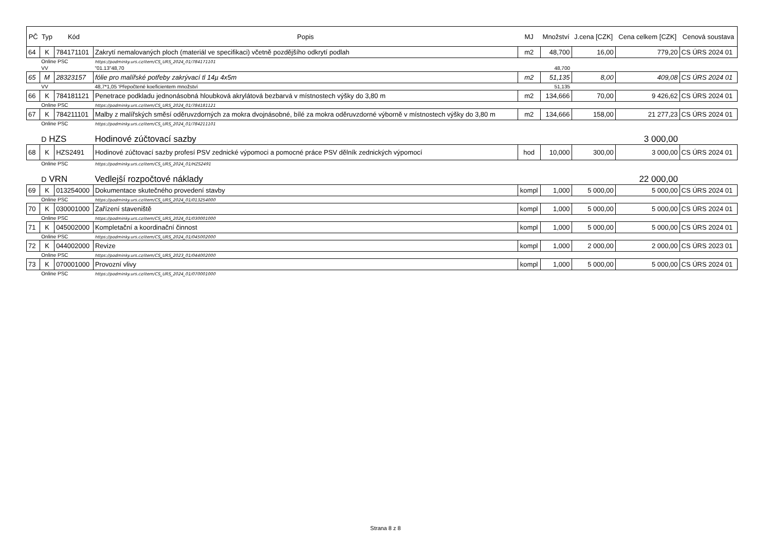| PČ | Typ | Kód | Popis | MJ | Množství | J.cena [CZK] | Cena celkem [CZK] | Cenová soustava |
| --- | --- | --- | --- | --- | --- | --- | --- | --- |
| 64 | K | 784171101 | Zakrytí nemalovaných ploch (materiál ve specifikaci) včetně pozdějšího odkrytí podlah | m2 | 48,700 | 16,00 | 779,20 | CS ÚRS 2024 01 |
| | Online PSC | | https://podminky.urs.cz/item/CS_URS_2024_01/784171101 | | | | | |
| | VV | | "01.13"48,70 | | 48,700 | | | |
| 65 | M | 28323157 | fólie pro malířské potřeby zakrývací tl 14µ 4x5m | m2 | 51,135 | 8,00 | 409,08 | CS ÚRS 2024 01 |
| | VV | | 48,7*1,05 'Přepočtené koeficientem množství | | 51,135 | | | |
| 66 | K | 784181121 | Penetrace podkladu jednonásobná hloubková akrylátová bezbarvá v místnostech výšky do 3,80 m | m2 | 134,666 | 70,00 | 9 426,62 | CS ÚRS 2024 01 |
| | Online PSC | | https://podminky.urs.cz/item/CS_URS_2024_01/784181121 | | | | | |
| 67 | K | 784211101 | Malby z malířských směsí oděruvzdorných za mokra dvojnásobné, bílé za mokra oděruvzdorné výborně v místnostech výšky do 3,80 m | m2 | 134,666 | 158,00 | 21 277,23 | CS ÚRS 2024 01 |
| | Online PSC | | https://podminky.urs.cz/item/CS_URS_2024_01/784211101 | | | | | |
| | D HZS | | Hodinové zúčtovací sazby | | | | 3 000,00 | |
| 68 | K | HZS2491 | Hodinové zúčtovací sazby profesí PSV zednické výpomoci a pomocné práce PSV dělník zednických výpomocí | hod | 10,000 | 300,00 | 3 000,00 | CS ÚRS 2024 01 |
| | Online PSC | | https://podminky.urs.cz/item/CS_URS_2024_01/HZS2491 | | | | | |
| | D VRN | | Vedlejší rozpočtové náklady | | | | 22 000,00 | |
| 69 | K | 013254000 | Dokumentace skutečného provedení stavby | kompl | 1,000 | 5 000,00 | 5 000,00 | CS ÚRS 2024 01 |
| | Online PSC | | https://podminky.urs.cz/item/CS_URS_2024_01/013254000 | | | | | |
| 70 | K | 030001000 | Zařízení staveniště | kompl | 1,000 | 5 000,00 | 5 000,00 | CS ÚRS 2024 01 |
| | Online PSC | | https://podminky.urs.cz/item/CS_URS_2024_01/030001000 | | | | | |
| 71 | K | 045002000 | Kompletační a koordinační činnost | kompl | 1,000 | 5 000,00 | 5 000,00 | CS ÚRS 2024 01 |
| | Online PSC | | https://podminky.urs.cz/item/CS_URS_2024_01/045002000 | | | | | |
| 72 | K | 044002000 | Revize | kompl | 1,000 | 2 000,00 | 2 000,00 | CS ÚRS 2023 01 |
| | Online PSC | | https://podminky.urs.cz/item/CS_URS_2023_01/044002000 | | | | | |
| 73 | K | 070001000 | Provozní vlivy | kompl | 1,000 | 5 000,00 | 5 000,00 | CS ÚRS 2024 01 |
| | Online PSC | | https://podminky.urs.cz/item/CS_URS_2024_01/070001000 | | | | | |
Strana 8 z 8